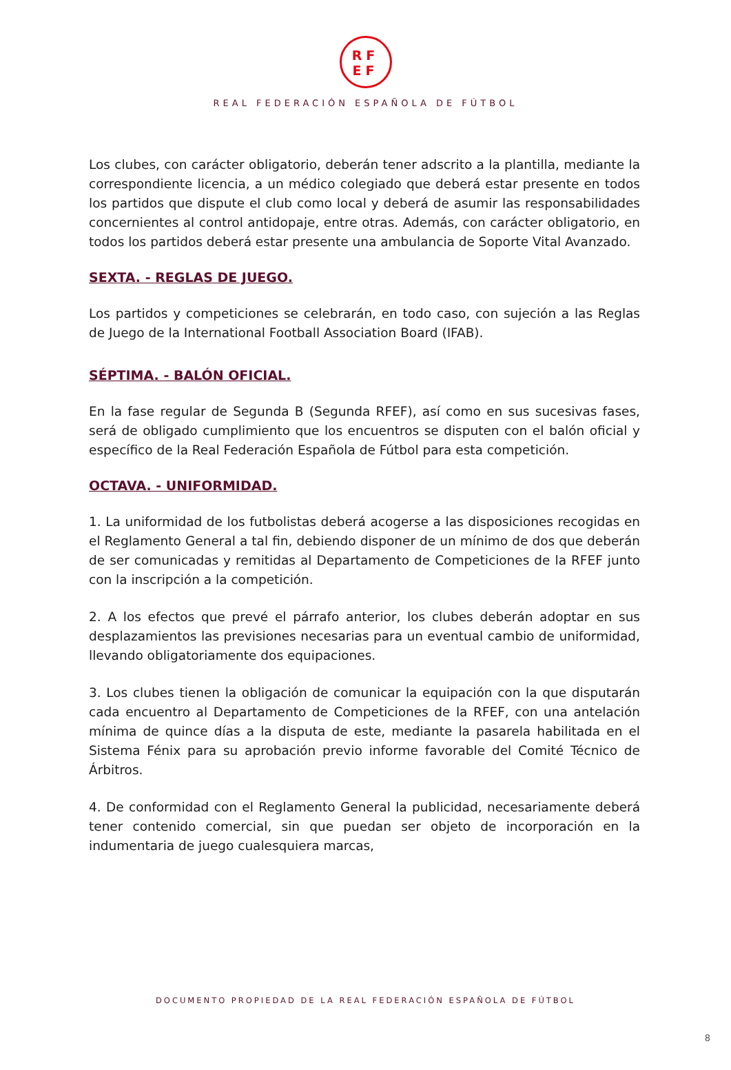RF
EF
REAL FEDERACIÓN ESPAÑOLA DE FÚTBOL
Los clubes, con carácter obligatorio, deberán tener adscrito a la plantilla, mediante la correspondiente licencia, a un médico colegiado que deberá estar presente en todos los partidos que dispute el club como local y deberá de asumir las responsabilidades concernientes al control antidopaje, entre otras. Además, con carácter obligatorio, en todos los partidos deberá estar presente una ambulancia de Soporte Vital Avanzado.
SEXTA. - REGLAS DE JUEGO.
Los partidos y competiciones se celebrarán, en todo caso, con sujeción a las Reglas de Juego de la International Football Association Board (IFAB).
SÉPTIMA. - BALÓN OFICIAL.
En la fase regular de Segunda B (Segunda RFEF), así como en sus sucesivas fases, será de obligado cumplimiento que los encuentros se disputen con el balón oficial y específico de la Real Federación Española de Fútbol para esta competición.
OCTAVA. - UNIFORMIDAD.
1. La uniformidad de los futbolistas deberá acogerse a las disposiciones recogidas en el Reglamento General a tal fin, debiendo disponer de un mínimo de dos que deberán de ser comunicadas y remitidas al Departamento de Competiciones de la RFEF junto con la inscripción a la competición.
2. A los efectos que prevé el párrafo anterior, los clubes deberán adoptar en sus desplazamientos las previsiones necesarias para un eventual cambio de uniformidad, llevando obligatoriamente dos equipaciones.
3. Los clubes tienen la obligación de comunicar la equipación con la que disputarán cada encuentro al Departamento de Competiciones de la RFEF, con una antelación mínima de quince días a la disputa de este, mediante la pasarela habilitada en el Sistema Fénix para su aprobación previo informe favorable del Comité Técnico de Árbitros.
4. De conformidad con el Reglamento General la publicidad, necesariamente deberá tener contenido comercial, sin que puedan ser objeto de incorporación en la indumentaria de juego cualesquiera marcas,
DOCUMENTO PROPIEDAD DE LA REAL FEDERACIÓN ESPAÑOLA DE FÚTBOL
8